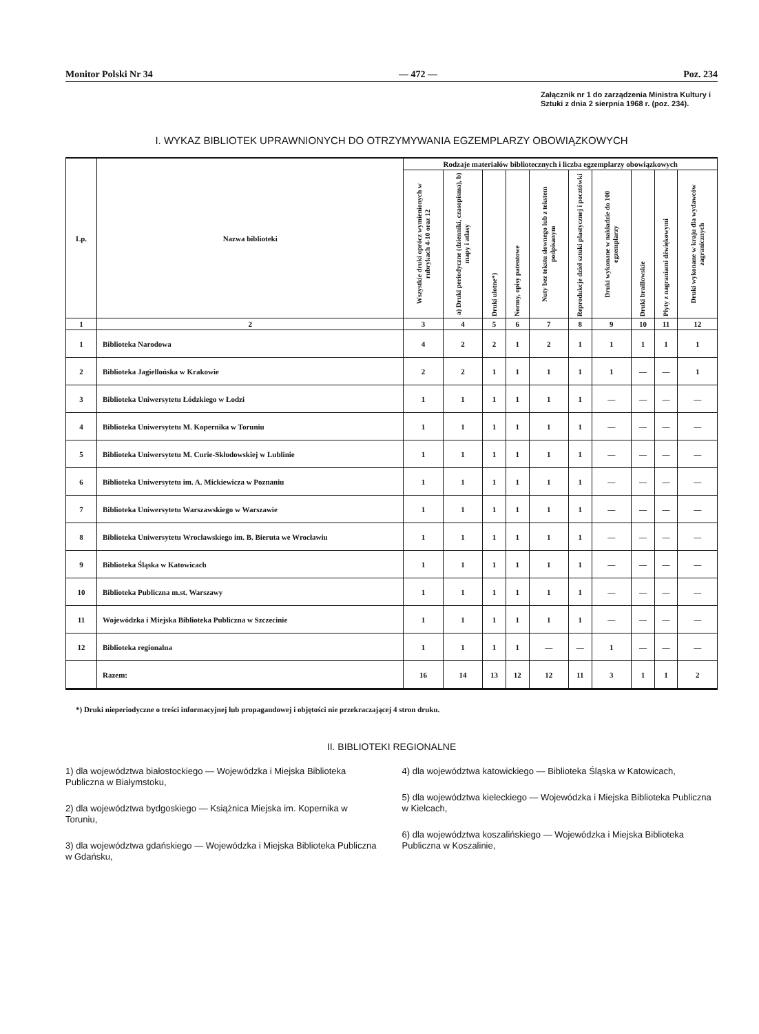Monitor Polski Nr 34 — 472 — Poz. 234
Załącznik nr 1 do zarządzenia Ministra Kultury i Sztuki z dnia 2 sierpnia 1968 r. (poz. 234).
I. WYKAZ BIBLIOTEK UPRAWNIONYCH DO OTRZYMYWANIA EGZEMPLARZY OBOWIĄZKOWYCH
| Lp. | Nazwa biblioteki | Rodzaje materiałów bibliotecznych i liczba egzemplarzy obowiązkowych | | | | | | | | | |
| --- | --- | --- | --- | --- | --- | --- | --- | --- | --- | --- | --- |
| | | Wszystkie druki oprócz wymienionych w rubrykach 4-10 oraz 12 | a) Druki periodyczne (dzienniki, czasopisma), b) mapy i atlasy | Druki ulotne*) | Normy, opisy patentowe | Nuty bez tekstu słownego lub z tekstem podpisanym | Reprodukcje dzieł sztuki plastycznej i pocztówki | Druki wykonane w nakładzie do 100 egzemplarzy | Druki braillowskie | Płyty z nagraniami dźwiękowymi | Druki wykonane w kraju dla wydawców zagranicznych |
| 1 | 2 | 3 | 4 | 5 | 6 | 7 | 8 | 9 | 10 | 11 | 12 |
| 1 | Biblioteka Narodowa | 4 | 2 | 2 | 1 | 2 | 1 | 1 | 1 | 1 | 1 |
| 2 | Biblioteka Jagiellońska w Krakowie | 2 | 2 | 1 | 1 | 1 | 1 | 1 | — | — | 1 |
| 3 | Biblioteka Uniwersytetu Łódzkiego w Łodzi | 1 | 1 | 1 | 1 | 1 | 1 | — | — | — | — |
| 4 | Biblioteka Uniwersytetu M. Kopernika w Toruniu | 1 | 1 | 1 | 1 | 1 | 1 | — | — | — | — |
| 5 | Biblioteka Uniwersytetu M. Curie-Skłodowskiej w Lublinie | 1 | 1 | 1 | 1 | 1 | 1 | — | — | — | — |
| 6 | Biblioteka Uniwersytetu im. A. Mickiewicza w Poznaniu | 1 | 1 | 1 | 1 | 1 | 1 | — | — | — | — |
| 7 | Biblioteka Uniwersytetu Warszawskiego w Warszawie | 1 | 1 | 1 | 1 | 1 | 1 | — | — | — | — |
| 8 | Biblioteka Uniwersytetu Wrocławskiego im. B. Bieruta we Wrocławiu | 1 | 1 | 1 | 1 | 1 | 1 | — | — | — | — |
| 9 | Biblioteka Śląska w Katowicach | 1 | 1 | 1 | 1 | 1 | 1 | — | — | — | — |
| 10 | Biblioteka Publiczna m.st. Warszawy | 1 | 1 | 1 | 1 | 1 | 1 | — | — | — | — |
| 11 | Wojewódzka i Miejska Biblioteka Publiczna w Szczecinie | 1 | 1 | 1 | 1 | 1 | 1 | — | — | — | — |
| 12 | Biblioteka regionalna | 1 | 1 | 1 | 1 | — | — | 1 | — | — | — |
| | Razem: | 16 | 14 | 13 | 12 | 12 | 11 | 3 | 1 | 1 | 2 |
*) Druki nieperiodyczne o treści informacyjnej lub propagandowej i objętości nie przekraczającej 4 stron druku.
II. BIBLIOTEKI REGIONALNE
1) dla województwa białostockiego — Wojewódzka i Miejska Biblioteka Publiczna w Białymstoku,
2) dla województwa bydgoskiego — Książnica Miejska im. Kopernika w Toruniu,
3) dla województwa gdańskiego — Wojewódzka i Miejska Biblioteka Publiczna w Gdańsku,
4) dla województwa katowickiego — Biblioteka Śląska w Katowicach,
5) dla województwa kieleckiego — Wojewódzka i Miejska Biblioteka Publiczna w Kielcach,
6) dla województwa koszalińskiego — Wojewódzka i Miejska Biblioteka Publiczna w Koszalinie,